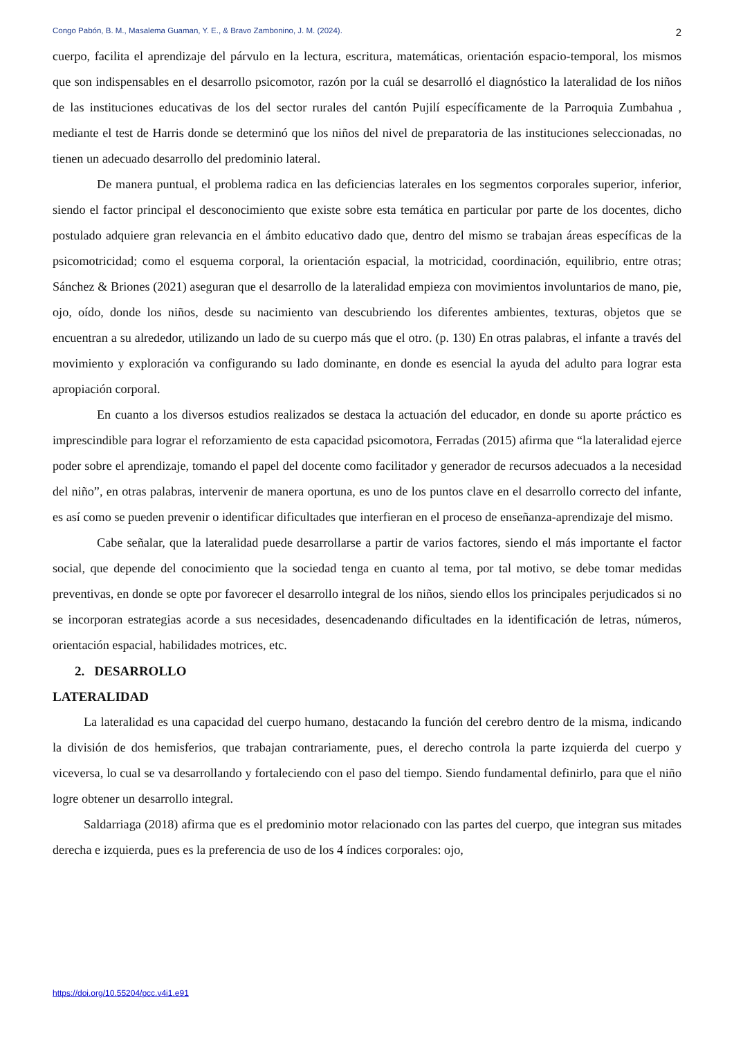Congo Pabón, B. M., Masalema Guaman, Y. E., & Bravo Zambonino, J. M. (2024). 2
cuerpo, facilita el aprendizaje del párvulo en la lectura, escritura, matemáticas, orientación espacio-temporal, los mismos que son indispensables en el desarrollo psicomotor, razón por la cuál se desarrolló el diagnóstico la lateralidad de los niños de las instituciones educativas de los del sector rurales del cantón Pujilí específicamente de la Parroquia Zumbahua , mediante el test de Harris donde se determinó que los niños del nivel de preparatoria de las instituciones seleccionadas, no tienen un adecuado desarrollo del predominio lateral.
De manera puntual, el problema radica en las deficiencias laterales en los segmentos corporales superior, inferior, siendo el factor principal el desconocimiento que existe sobre esta temática en particular por parte de los docentes, dicho postulado adquiere gran relevancia en el ámbito educativo dado que, dentro del mismo se trabajan áreas específicas de la psicomotricidad; como el esquema corporal, la orientación espacial, la motricidad, coordinación, equilibrio, entre otras; Sánchez & Briones (2021) aseguran que el desarrollo de la lateralidad empieza con movimientos involuntarios de mano, pie, ojo, oído, donde los niños, desde su nacimiento van descubriendo los diferentes ambientes, texturas, objetos que se encuentran a su alrededor, utilizando un lado de su cuerpo más que el otro. (p. 130) En otras palabras, el infante a través del movimiento y exploración va configurando su lado dominante, en donde es esencial la ayuda del adulto para lograr esta apropiación corporal.
En cuanto a los diversos estudios realizados se destaca la actuación del educador, en donde su aporte práctico es imprescindible para lograr el reforzamiento de esta capacidad psicomotora, Ferradas (2015) afirma que “la lateralidad ejerce poder sobre el aprendizaje, tomando el papel del docente como facilitador y generador de recursos adecuados a la necesidad del niño”, en otras palabras, intervenir de manera oportuna, es uno de los puntos clave en el desarrollo correcto del infante, es así como se pueden prevenir o identificar dificultades que interfieran en el proceso de enseñanza-aprendizaje del mismo.
Cabe señalar, que la lateralidad puede desarrollarse a partir de varios factores, siendo el más importante el factor social, que depende del conocimiento que la sociedad tenga en cuanto al tema, por tal motivo, se debe tomar medidas preventivas, en donde se opte por favorecer el desarrollo integral de los niños, siendo ellos los principales perjudicados si no se incorporan estrategias acorde a sus necesidades, desencadenando dificultades en la identificación de letras, números, orientación espacial, habilidades motrices, etc.
2. DESARROLLO
LATERALIDAD
La lateralidad es una capacidad del cuerpo humano, destacando la función del cerebro dentro de la misma, indicando la división de dos hemisferios, que trabajan contrariamente, pues, el derecho controla la parte izquierda del cuerpo y viceversa, lo cual se va desarrollando y fortaleciendo con el paso del tiempo. Siendo fundamental definirlo, para que el niño logre obtener un desarrollo integral.
Saldarriaga (2018) afirma que es el predominio motor relacionado con las partes del cuerpo, que integran sus mitades derecha e izquierda, pues es la preferencia de uso de los 4 índices corporales: ojo,
https://doi.org/10.55204/pcc.v4i1.e91